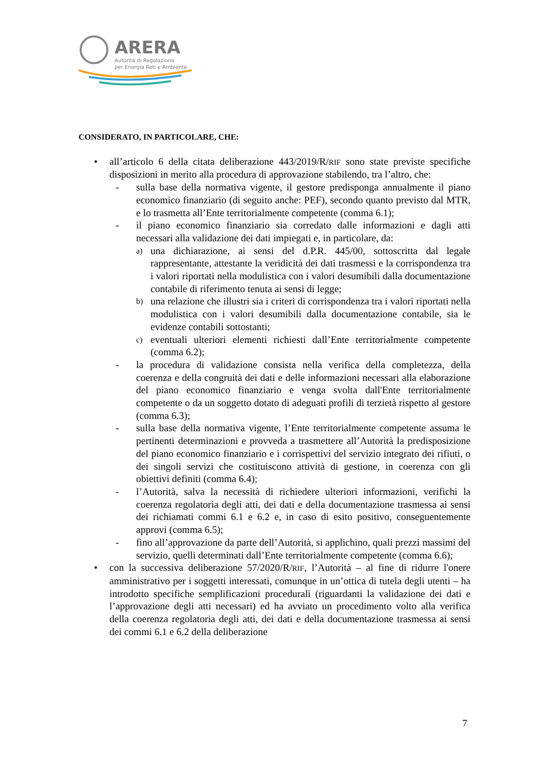ARERA
Autorità di Regolazione
per Energia Reti e Ambiente
CONSIDERATO, IN PARTICOLARE, CHE:
• all’articolo 6 della citata deliberazione 443/2019/R/RIF sono state previste specifiche disposizioni in merito alla procedura di approvazione stabilendo, tra l’altro, che:
- sulla base della normativa vigente, il gestore predisponga annualmente il piano economico finanziario (di seguito anche: PEF), secondo quanto previsto dal MTR, e lo trasmetta all’Ente territorialmente competente (comma 6.1);
- il piano economico finanziario sia corredato dalle informazioni e dagli atti necessari alla validazione dei dati impiegati e, in particolare, da:
a)
una dichiarazione, ai sensi del d.P.R. 445/00, sottoscritta dal legale rappresentante, attestante la veridicità dei dati trasmessi e la corrispondenza tra i valori riportati nella modulistica con i valori desumibili dalla documentazione contabile di riferimento tenuta ai sensi di legge;
b)
una relazione che illustri sia i criteri di corrispondenza tra i valori riportati nella modulistica con i valori desumibili dalla documentazione contabile, sia le evidenze contabili sottostanti;
c)
eventuali ulteriori elementi richiesti dall’Ente territorialmente competente (comma 6.2);
- la procedura di validazione consista nella verifica della completezza, della coerenza e della congruità dei dati e delle informazioni necessari alla elaborazione del piano economico finanziario e venga svolta dall'Ente territorialmente competente o da un soggetto dotato di adeguati profili di terzietà rispetto al gestore (comma 6.3);
- sulla base della normativa vigente, l’Ente territorialmente competente assuma le pertinenti determinazioni e provveda a trasmettere all’Autorità la predisposizione del piano economico finanziario e i corrispettivi del servizio integrato dei rifiuti, o dei singoli servizi che costituiscono attività di gestione, in coerenza con gli obiettivi definiti (comma 6.4);
- l’Autorità, salva la necessità di richiedere ulteriori informazioni, verifichi la coerenza regolatoria degli atti, dei dati e della documentazione trasmessa ai sensi dei richiamati commi 6.1 e 6.2 e, in caso di esito positivo, conseguentemente approvi (comma 6.5);
- fino all’approvazione da parte dell’Autorità, si applichino, quali prezzi massimi del servizio, quelli determinati dall’Ente territorialmente competente (comma 6.6);
• con la successiva deliberazione 57/2020/R/RIF, l’Autorità – al fine di ridurre l'onere amministrativo per i soggetti interessati, comunque in un’ottica di tutela degli utenti – ha introdotto specifiche semplificazioni procedurali (riguardanti la validazione dei dati e l’approvazione degli atti necessari) ed ha avviato un procedimento volto alla verifica della coerenza regolatoria degli atti, dei dati e della documentazione trasmessa ai sensi dei commi 6.1 e 6.2 della deliberazione
7